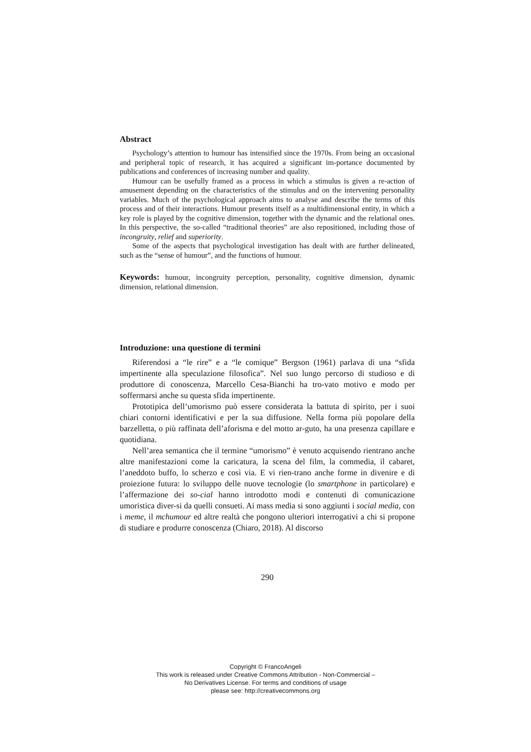Abstract
Psychology’s attention to humour has intensified since the 1970s. From being an occasional and peripheral topic of research, it has acquired a significant im-portance documented by publications and conferences of increasing number and quality.
Humour can be usefully framed as a process in which a stimulus is given a re-action of amusement depending on the characteristics of the stimulus and on the intervening personality variables. Much of the psychological approach aims to analyse and describe the terms of this process and of their interactions. Humour presents itself as a multidimensional entity, in which a key role is played by the cognitive dimension, together with the dynamic and the relational ones. In this perspective, the so-called “traditional theories” are also repositioned, including those of incongruity, relief and superiority.
Some of the aspects that psychological investigation has dealt with are further delineated, such as the “sense of humour”, and the functions of humour.
Keywords: humour, incongruity perception, personality, cognitive dimension, dynamic dimension, relational dimension.
Introduzione: una questione di termini
Riferendosi a “le rire” e a “le comique” Bergson (1961) parlava di una “sfida impertinente alla speculazione filosofica”. Nel suo lungo percorso di studioso e di produttore di conoscenza, Marcello Cesa-Bianchi ha tro-vato motivo e modo per soffermarsi anche su questa sfida impertinente.
Prototipica dell’umorismo può essere considerata la battuta di spirito, per i suoi chiari contorni identificativi e per la sua diffusione. Nella forma più popolare della barzelletta, o più raffinata dell’aforisma e del motto ar-guto, ha una presenza capillare e quotidiana.
Nell’area semantica che il termine “umorismo” è venuto acquisendo rientrano anche altre manifestazioni come la caricatura, la scena del film, la commedia, il cabaret, l’aneddoto buffo, lo scherzo e così via. E vi rien-trano anche forme in divenire e di proiezione futura: lo sviluppo delle nuove tecnologie (lo smartphone in particolare) e l’affermazione dei so-cial hanno introdotto modi e contenuti di comunicazione umoristica diver-si da quelli consueti. Ai mass media si sono aggiunti i social media, con i meme, il mchumour ed altre realtà che pongono ulteriori interrogativi a chi si propone di studiare e produrre conoscenza (Chiaro, 2018). Al discorso
290
Copyright © FrancoAngeli
This work is released under Creative Commons Attribution - Non-Commercial –
No Derivatives License. For terms and conditions of usage
please see: http://creativecommons.org